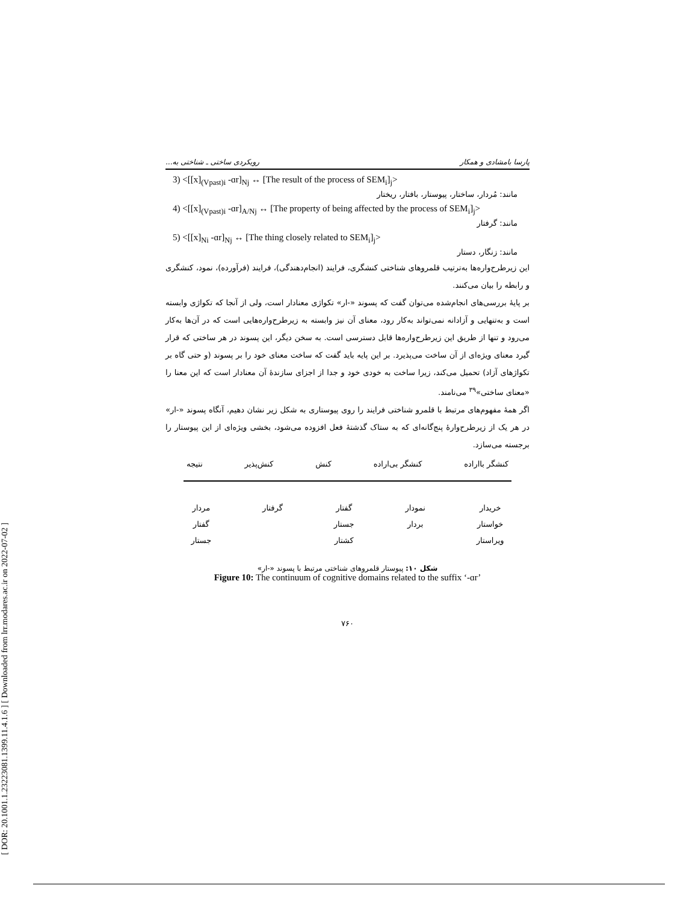[ DOR: 20.1001.1.23223081.1399.11.4.1.6 ] [ Downloaded from lrr.modares.ac.ir on 2022-07-02 ]
پارسا بامشادی و همکار رویکردی ساختی ـ شناختی به...
3) <[[x]<sub>(Vpast)i</sub> -ɑr]<sub>Nj</sub> ↔ [The result of the process of SEM<sub>i</sub>]<sub>j</sub>>
مانند: مُردار، ساختار، پیوستار، بافتار، ریختار
4) <[[x]<sub>(Vpast)i</sub> -ɑr]<sub>A/Nj</sub> ↔ [The property of being affected by the process of SEM<sub>i</sub>]<sub>j</sub>>
مانند: گرفتار
5) <[[x]<sub>Ni</sub> -ɑr]<sub>Nj</sub> ↔ [The thing closely related to SEM<sub>i</sub>]<sub>j</sub>>
مانند: زنگار، دستار
این زیرطرح‌واره‌ها به‌ترتیب قلمروهای شناختی کنشگری، فرایند (انجام‌دهندگی)، فرایند (فرآورده)، نمود، کنشگری و رابطه را بیان می‌کنند.
بر پایهٔ بررسی‌های انجام‌شده می‌توان گفت که پسوند «-ار» تکواژی معنادار است، ولی از آنجا که تکواژی وابسته است و به‌تنهایی و آزادانه نمی‌تواند به‌کار رود، معنای آن نیز وابسته به زیرطرح‌واره‌هایی است که در آن‌ها به‌کار می‌رود و تنها از طریق این زیرطرح‌واره‌ها قابل دسترسی است. به سخن دیگر، این پسوند در هر ساختی که قرار گیرد معنای ویژه‌ای از آن ساخت می‌پذیرد. بر این پایه باید گفت که ساخت معنای خود را بر پسوند (و حتی گاه بر تکواژهای آزاد) تحمیل می‌کند، زیرا ساخت به خودی خود و جدا از اجزای سازندهٔ آن معنادار است که این معنا را «معنای ساختی»<sup>۳۹</sup> می‌نامند.
اگر همهٔ مفهوم‌های مرتبط با قلمرو شناختی فرایند را روی پیوستاری به شکل زیر نشان دهیم، آنگاه پسوند «-ار» در هر یک از زیرطرح‌وارهٔ پنج‌گانه‌ای که به ستاک گذشتهٔ فعل افزوده می‌شود، بخشی ویژه‌ای از این پیوستار را برجسته می‌سازد.
کنشگر بااراده کنشگر بی‌اراده کنش کنش‌پذیر نتیجه
خریدار
خواستار
ویراستار
نمودار
بردار
گفتار
جستار
کشتار
گرفتار مردار
گفتار
جستار
شکل ۱۰: پیوستار قلمروهای شناختی مرتبط با پسوند «-ار»
Figure 10: The continuum of cognitive domains related to the suffix ‘-ɑr’
۷۶۰